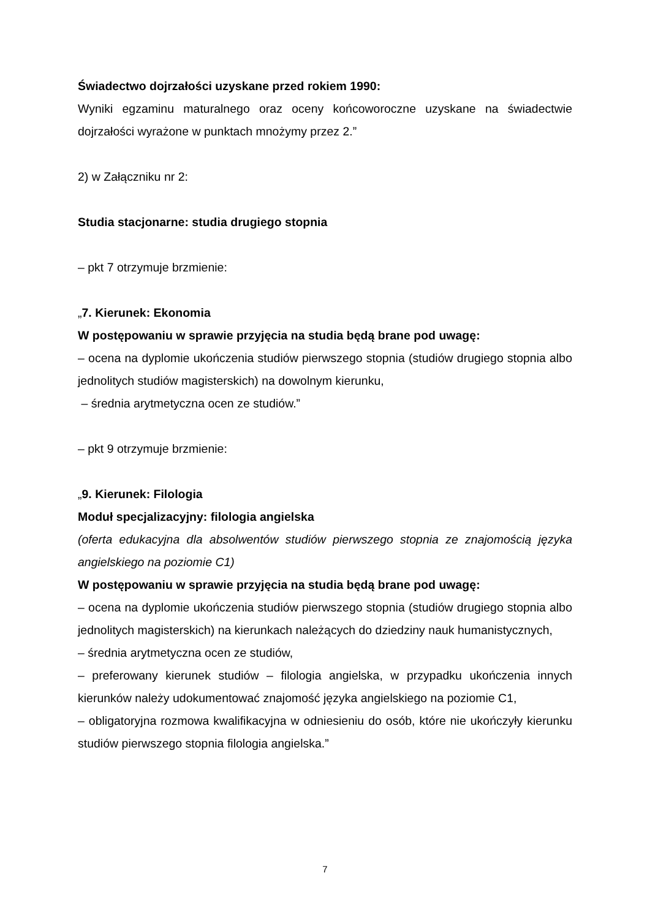Świadectwo dojrzałości uzyskane przed rokiem 1990:
Wyniki egzaminu maturalnego oraz oceny końcoworoczne uzyskane na świadectwie dojrzałości wyrażone w punktach mnożymy przez 2.”
2) w Załączniku nr 2:
Studia stacjonarne: studia drugiego stopnia
– pkt 7 otrzymuje brzmienie:
„7. Kierunek: Ekonomia
W postępowaniu w sprawie przyjęcia na studia będą brane pod uwagę:
– ocena na dyplomie ukończenia studiów pierwszego stopnia (studiów drugiego stopnia albo jednolitych studiów magisterskich) na dowolnym kierunku,
– średnia arytmetyczna ocen ze studiów.”
– pkt 9 otrzymuje brzmienie:
„9. Kierunek: Filologia
Moduł specjalizacyjny: filologia angielska
(oferta edukacyjna dla absolwentów studiów pierwszego stopnia ze znajomością języka angielskiego na poziomie C1)
W postępowaniu w sprawie przyjęcia na studia będą brane pod uwagę:
– ocena na dyplomie ukończenia studiów pierwszego stopnia (studiów drugiego stopnia albo jednolitych magisterskich) na kierunkach należących do dziedziny nauk humanistycznych,
– średnia arytmetyczna ocen ze studiów,
– preferowany kierunek studiów – filologia angielska, w przypadku ukończenia innych kierunków należy udokumentować znajomość języka angielskiego na poziomie C1,
– obligatoryjna rozmowa kwalifikacyjna w odniesieniu do osób, które nie ukończyły kierunku studiów pierwszego stopnia filologia angielska.”
7